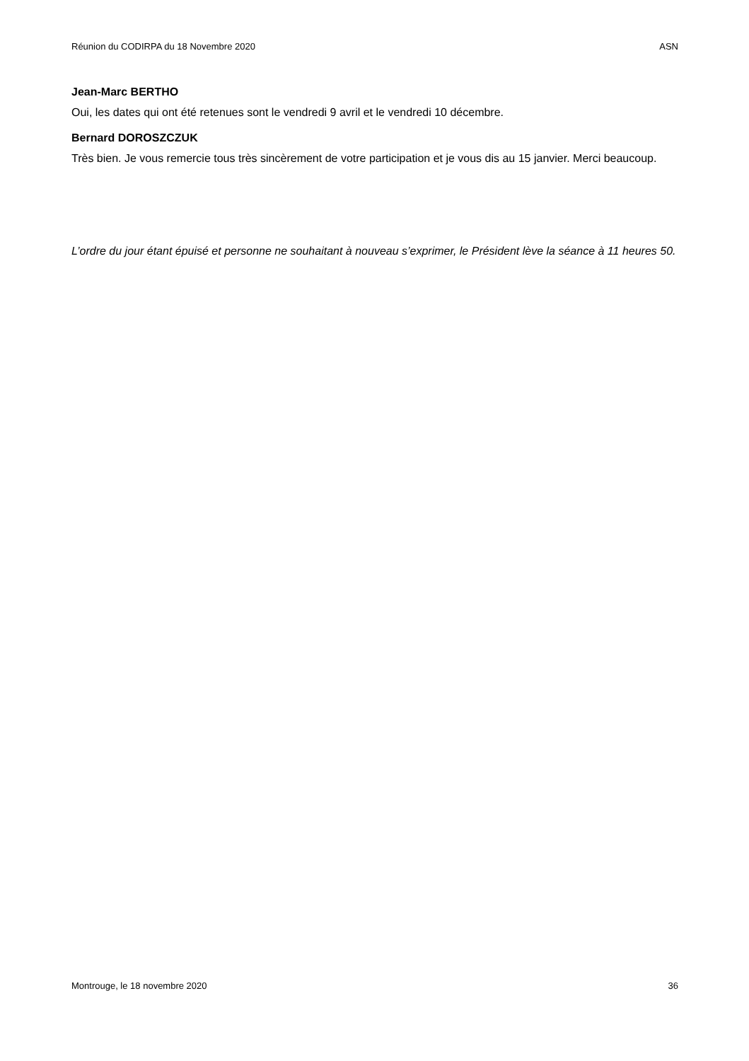Réunion du CODIRPA du 18 Novembre 2020 ASN
Jean-Marc BERTHO
Oui, les dates qui ont été retenues sont le vendredi 9 avril et le vendredi 10 décembre.
Bernard DOROSZCZUK
Très bien. Je vous remercie tous très sincèrement de votre participation et je vous dis au 15 janvier. Merci beaucoup.
L’ordre du jour étant épuisé et personne ne souhaitant à nouveau s’exprimer, le Président lève la séance à 11 heures 50.
Montrouge, le 18 novembre 2020 36